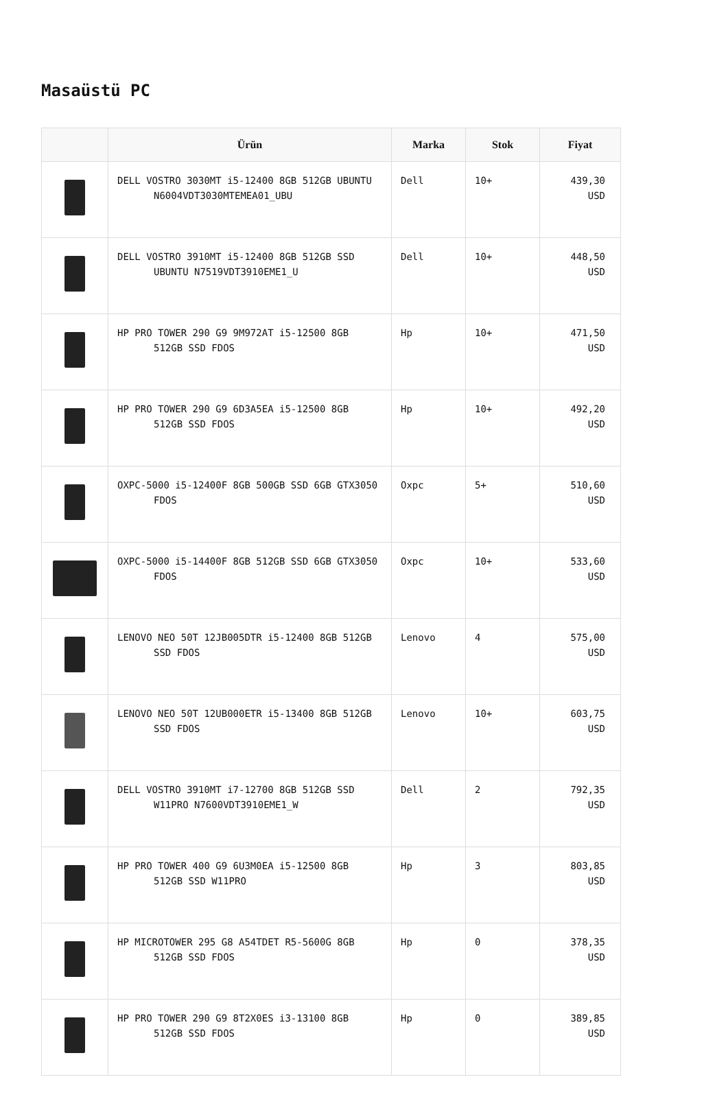Masaüstü PC
| | Ürün | Marka | Stok | Fiyat |
| --- | --- | --- | --- | --- |
| | DELL VOSTRO 3030MT i5-12400 8GB 512GB UBUNTU N6004VDT3030MTEMEA01_UBU | Dell | 10+ | 439,30 USD |
| | DELL VOSTRO 3910MT i5-12400 8GB 512GB SSD UBUNTU N7519VDT3910EME1_U | Dell | 10+ | 448,50 USD |
| | HP PRO TOWER 290 G9 9M972AT i5-12500 8GB 512GB SSD FDOS | Hp | 10+ | 471,50 USD |
| | HP PRO TOWER 290 G9 6D3A5EA i5-12500 8GB 512GB SSD FDOS | Hp | 10+ | 492,20 USD |
| | OXPC-5000 i5-12400F 8GB 500GB SSD 6GB GTX3050 FDOS | Oxpc | 5+ | 510,60 USD |
| | OXPC-5000 i5-14400F 8GB 512GB SSD 6GB GTX3050 FDOS | Oxpc | 10+ | 533,60 USD |
| | LENOVO NEO 50T 12JB005DTR i5-12400 8GB 512GB SSD FDOS | Lenovo | 4 | 575,00 USD |
| | LENOVO NEO 50T 12UB000ETR i5-13400 8GB 512GB SSD FDOS | Lenovo | 10+ | 603,75 USD |
| | DELL VOSTRO 3910MT i7-12700 8GB 512GB SSD W11PRO N7600VDT3910EME1_W | Dell | 2 | 792,35 USD |
| | HP PRO TOWER 400 G9 6U3M0EA i5-12500 8GB 512GB SSD W11PRO | Hp | 3 | 803,85 USD |
| | HP MICROTOWER 295 G8 A54TDET R5-5600G 8GB 512GB SSD FDOS | Hp | 0 | 378,35 USD |
| | HP PRO TOWER 290 G9 8T2X0ES i3-13100 8GB 512GB SSD FDOS | Hp | 0 | 389,85 USD |